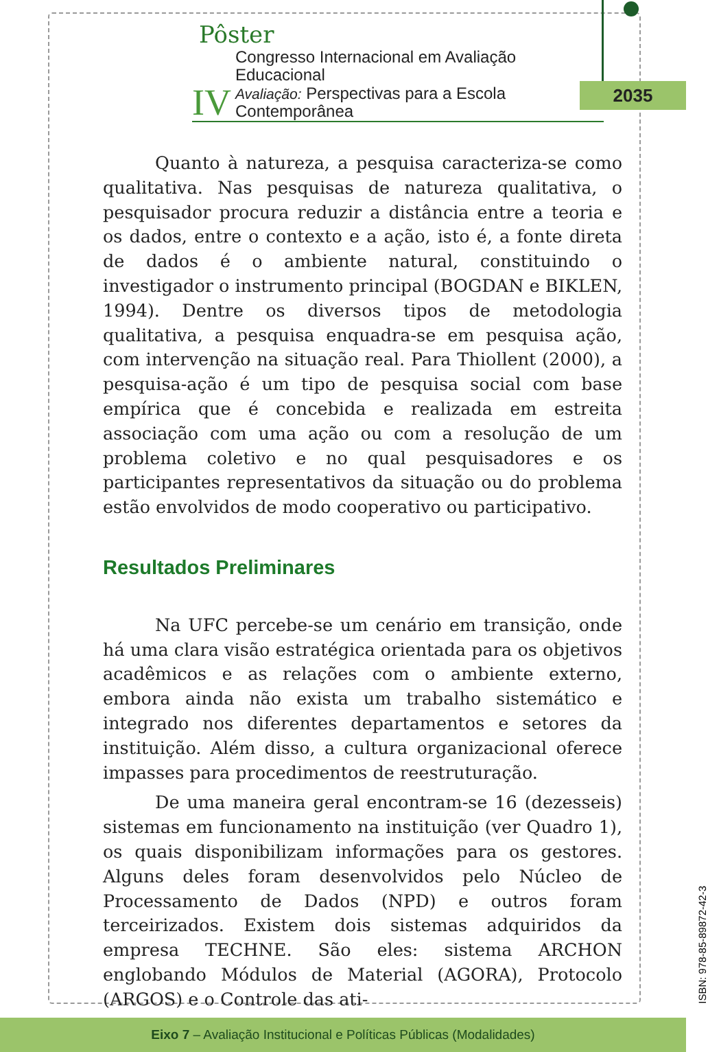Pôster
IV
Congresso Internacional em Avaliação Educacional
Avaliação: Perspectivas para a Escola Contemporânea
2035
Quanto à natureza, a pesquisa caracteriza-se como qualitativa. Nas pesquisas de natureza qualitativa, o pesquisador procura reduzir a distância entre a teoria e os dados, entre o contexto e a ação, isto é, a fonte direta de dados é o ambiente natural, constituindo o investigador o instrumento principal (BOGDAN e BIKLEN, 1994). Dentre os diversos tipos de metodologia qualitativa, a pesquisa enquadra-se em pesquisa ação, com intervenção na situação real. Para Thiollent (2000), a pesquisa-ação é um tipo de pesquisa social com base empírica que é concebida e realizada em estreita associação com uma ação ou com a resolução de um problema coletivo e no qual pesquisadores e os participantes representativos da situação ou do problema estão envolvidos de modo cooperativo ou participativo.
Resultados Preliminares
Na UFC percebe-se um cenário em transição, onde há uma clara visão estratégica orientada para os objetivos acadêmicos e as relações com o ambiente externo, embora ainda não exista um trabalho sistemático e integrado nos diferentes departamentos e setores da instituição. Além disso, a cultura organizacional oferece impasses para procedimentos de reestruturação.
De uma maneira geral encontram-se 16 (dezesseis) sistemas em funcionamento na instituição (ver Quadro 1), os quais disponibilizam informações para os gestores. Alguns deles foram desenvolvidos pelo Núcleo de Processamento de Dados (NPD) e outros foram terceirizados. Existem dois sistemas adquiridos da empresa TECHNE. São eles: sistema ARCHON englobando Módulos de Material (AGORA), Protocolo (ARGOS) e o Controle das ati-
ISBN: 978-85-89872-42-3
Eixo 7 – Avaliação Institucional e Políticas Públicas (Modalidades)